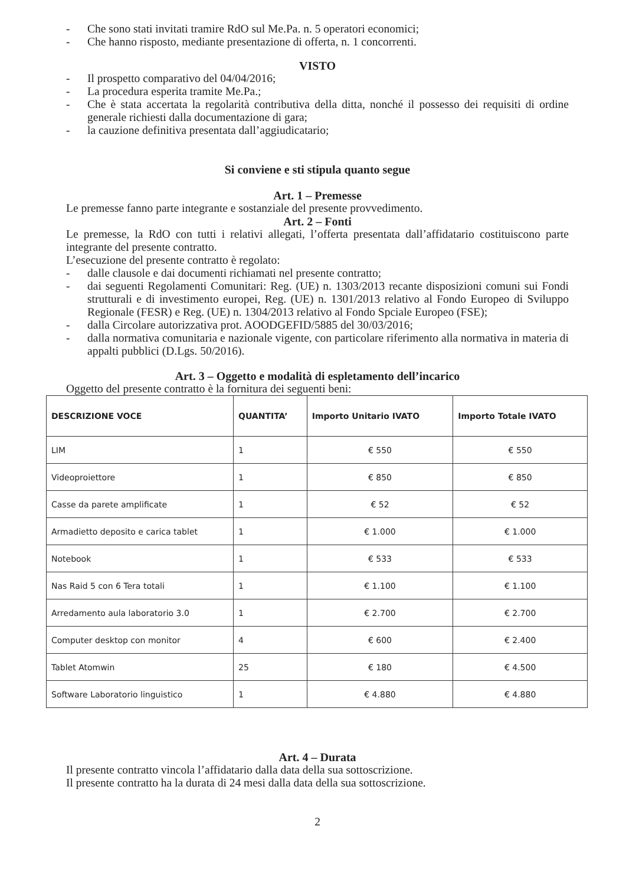- Che sono stati invitati tramire RdO sul Me.Pa. n. 5 operatori economici;
- Che hanno risposto, mediante presentazione di offerta, n. 1 concorrenti.
VISTO
- Il prospetto comparativo del 04/04/2016;
- La procedura esperita tramite Me.Pa.;
- Che è stata accertata la regolarità contributiva della ditta, nonché il possesso dei requisiti di ordine generale richiesti dalla documentazione di gara;
- la cauzione definitiva presentata dall’aggiudicatario;
Si conviene e sti stipula quanto segue
Art. 1 – Premesse
Le premesse fanno parte integrante e sostanziale del presente provvedimento.
Art. 2 – Fonti
Le premesse, la RdO con tutti i relativi allegati, l’offerta presentata dall’affidatario costituiscono parte integrante del presente contratto.
L’esecuzione del presente contratto è regolato:
- dalle clausole e dai documenti richiamati nel presente contratto;
- dai seguenti Regolamenti Comunitari: Reg. (UE) n. 1303/2013 recante disposizioni comuni sui Fondi strutturali e di investimento europei, Reg. (UE) n. 1301/2013 relativo al Fondo Europeo di Sviluppo Regionale (FESR) e Reg. (UE) n. 1304/2013 relativo al Fondo Spciale Europeo (FSE);
- dalla Circolare autorizzativa prot. AOODGEFID/5885 del 30/03/2016;
- dalla normativa comunitaria e nazionale vigente, con particolare riferimento alla normativa in materia di appalti pubblici (D.Lgs. 50/2016).
Art. 3 – Oggetto e modalità di espletamento dell’incarico
Oggetto del presente contratto è la fornitura dei seguenti beni:
| DESCRIZIONE VOCE | QUANTITA’ | Importo Unitario IVATO | Importo Totale IVATO |
| --- | --- | --- | --- |
| LIM | 1 | € 550 | € 550 |
| Videoproiettore | 1 | € 850 | € 850 |
| Casse da parete amplificate | 1 | € 52 | € 52 |
| Armadietto deposito e carica tablet | 1 | € 1.000 | € 1.000 |
| Notebook | 1 | € 533 | € 533 |
| Nas Raid 5 con 6 Tera totali | 1 | € 1.100 | € 1.100 |
| Arredamento aula laboratorio 3.0 | 1 | € 2.700 | € 2.700 |
| Computer desktop con monitor | 4 | € 600 | € 2.400 |
| Tablet Atomwin | 25 | € 180 | € 4.500 |
| Software Laboratorio linguistico | 1 | € 4.880 | € 4.880 |
Art. 4 – Durata
Il presente contratto vincola l’affidatario dalla data della sua sottoscrizione.
Il presente contratto ha la durata di 24 mesi dalla data della sua sottoscrizione.
2